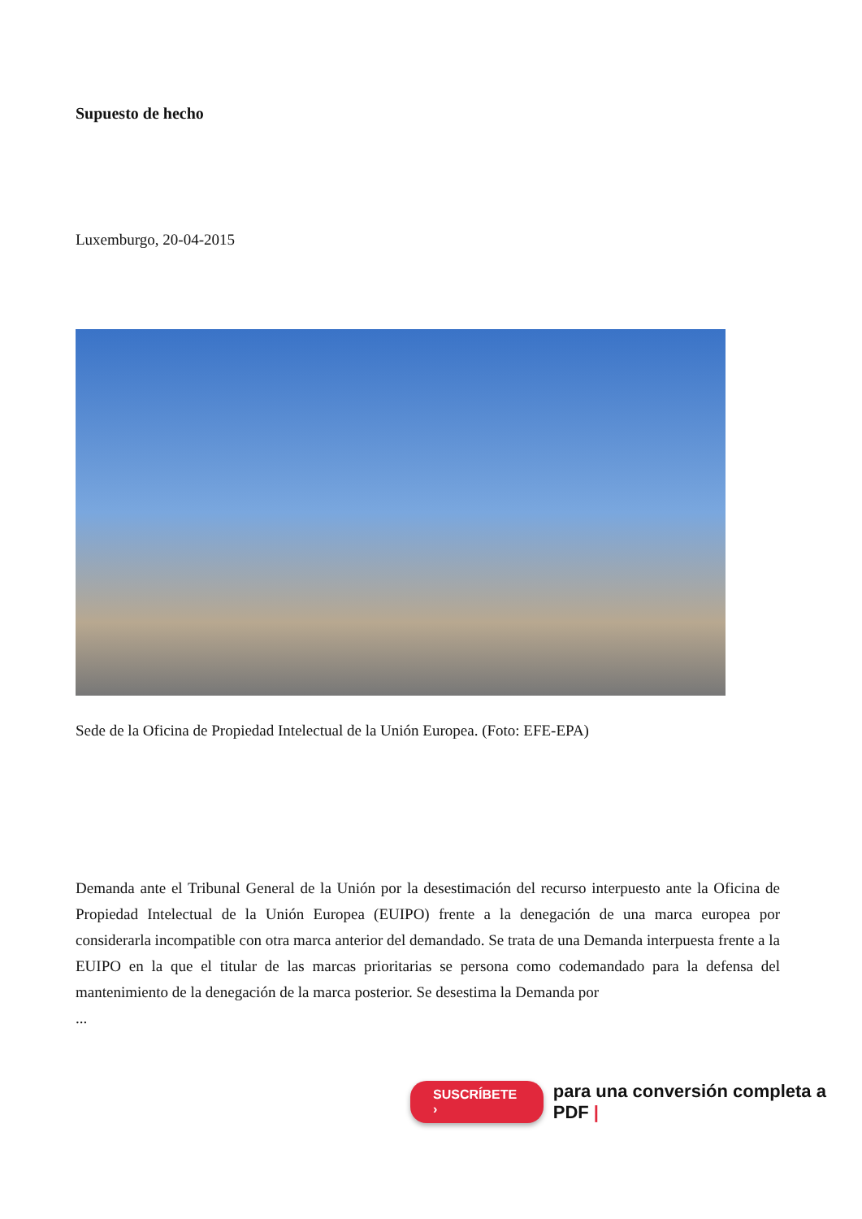Supuesto de hecho
Luxemburgo, 20-04-2015
Sede de la Oficina de Propiedad Intelectual de la Unión Europea. (Foto: EFE-EPA)
Demanda ante el Tribunal General de la Unión por la desestimación del recurso interpuesto ante la Oficina de Propiedad Intelectual de la Unión Europea (EUIPO) frente a la denegación de una marca europea por considerarla incompatible con otra marca anterior del demandado. Se trata de una Demanda interpuesta frente a la EUIPO en la que el titular de las marcas prioritarias se persona como codemandado para la defensa del mantenimiento de la denegación de la marca posterior. Se desestima la Demanda por
...
SUSCRÍBETE › para una conversión completa a PDF |